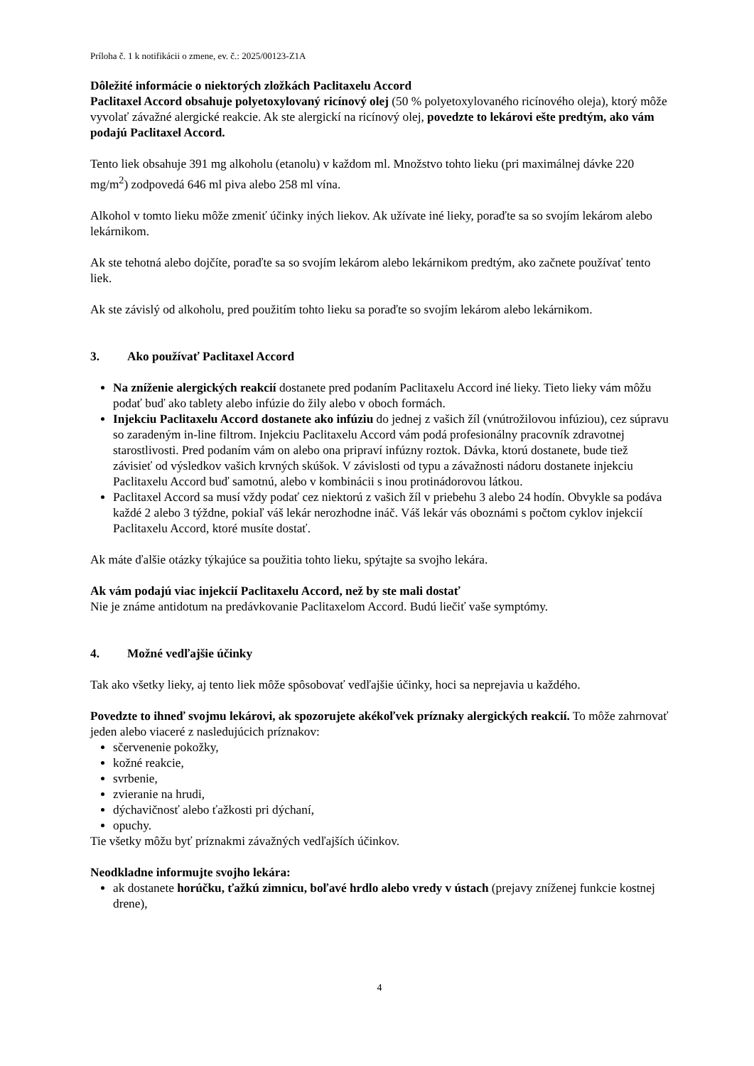Príloha č. 1 k notifikácii o zmene, ev. č.: 2025/00123-Z1A
Dôležité informácie o niektorých zložkách Paclitaxelu Accord
Paclitaxel Accord obsahuje polyetoxylovaný ricínový olej (50 % polyetoxylovaného ricínového oleja), ktorý môže vyvolať závažné alergické reakcie. Ak ste alergickí na ricínový olej, povedzte to lekárovi ešte predtým, ako vám podajú Paclitaxel Accord.
Tento liek obsahuje 391 mg alkoholu (etanolu) v každom ml. Množstvo tohto lieku (pri maximálnej dávke 220 mg/m<sup>2</sup>) zodpovedá 646 ml piva alebo 258 ml vína.
Alkohol v tomto lieku môže zmeniť účinky iných liekov. Ak užívate iné lieky, poraďte sa so svojím lekárom alebo lekárnikom.
Ak ste tehotná alebo dojčíte, poraďte sa so svojím lekárom alebo lekárnikom predtým, ako začnete používať tento liek.
Ak ste závislý od alkoholu, pred použitím tohto lieku sa poraďte so svojím lekárom alebo lekárnikom.
3. Ako používať Paclitaxel Accord
Na zníženie alergických reakcií dostanete pred podaním Paclitaxelu Accord iné lieky. Tieto lieky vám môžu podať buď ako tablety alebo infúzie do žily alebo v oboch formách.
Injekciu Paclitaxelu Accord dostanete ako infúziu do jednej z vašich žíl (vnútrožilovou infúziou), cez súpravu so zaradeným in-line filtrom. Injekciu Paclitaxelu Accord vám podá profesionálny pracovník zdravotnej starostlivosti. Pred podaním vám on alebo ona pripraví infúzny roztok. Dávka, ktorú dostanete, bude tiež závisieť od výsledkov vašich krvných skúšok. V závislosti od typu a závažnosti nádoru dostanete injekciu Paclitaxelu Accord buď samotnú, alebo v kombinácii s inou protinádorovou látkou.
Paclitaxel Accord sa musí vždy podať cez niektorú z vašich žíl v priebehu 3 alebo 24 hodín. Obvykle sa podáva každé 2 alebo 3 týždne, pokiaľ váš lekár nerozhodne ináč. Váš lekár vás oboznámi s počtom cyklov injekcií Paclitaxelu Accord, ktoré musíte dostať.
Ak máte ďalšie otázky týkajúce sa použitia tohto lieku, spýtajte sa svojho lekára.
Ak vám podajú viac injekcií Paclitaxelu Accord, než by ste mali dostať
Nie je známe antidotum na predávkovanie Paclitaxelom Accord. Budú liečiť vaše symptómy.
4. Možné vedľajšie účinky
Tak ako všetky lieky, aj tento liek môže spôsobovať vedľajšie účinky, hoci sa neprejavia u každého.
Povedzte to ihneď svojmu lekárovi, ak spozorujete akékoľvek príznaky alergických reakcií. To môže zahrnovať jeden alebo viaceré z nasledujúcich príznakov:
sčervenenie pokožky,
kožné reakcie,
svrbenie,
zvieranie na hrudi,
dýchavičnosť alebo ťažkosti pri dýchaní,
opuchy.
Tie všetky môžu byť príznakmi závažných vedľajších účinkov.
Neodkladne informujte svojho lekára:
ak dostanete horúčku, ťažkú zimnicu, boľavé hrdlo alebo vredy v ústach (prejavy zníženej funkcie kostnej drene),
4